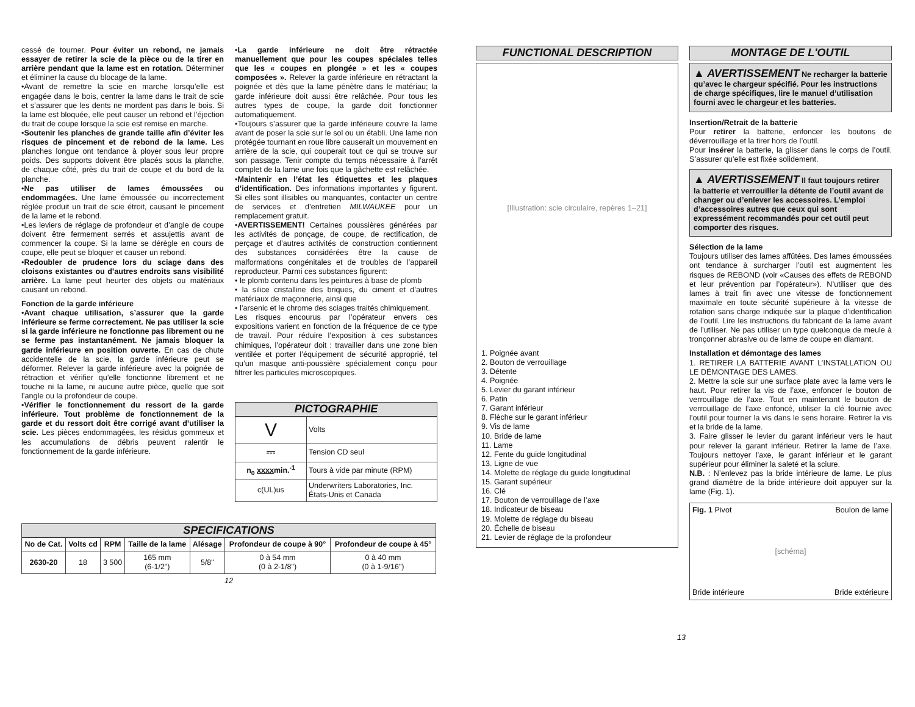cessé de tourner. Pour éviter un rebond, ne jamais essayer de retirer la scie de la pièce ou de la tirer en arrière pendant que la lame est en rotation. Déterminer et éliminer la cause du blocage de la lame.
•Avant de remettre la scie en marche lorsqu’elle est engagée dans le bois, centrer la lame dans le trait de scie et s’assurer que les dents ne mordent pas dans le bois. Si la lame est bloquée, elle peut causer un rebond et l’éjection du trait de coupe lorsque la scie est remise en marche.
•Soutenir les planches de grande taille afin d’éviter les risques de pincement et de rebond de la lame. Les planches longue ont tendance à ployer sous leur propre poids. Des supports doivent être placés sous la planche, de chaque côté, près du trait de coupe et du bord de la planche.
•Ne pas utiliser de lames émoussées ou endommagées. Une lame émoussée ou incorrectement réglée produit un trait de scie étroit, causant le pincement de la lame et le rebond.
•Les leviers de réglage de profondeur et d’angle de coupe doivent être fermement serrés et assujettis avant de commencer la coupe. Si la lame se dérègle en cours de coupe, elle peut se bloquer et causer un rebond.
•Redoubler de prudence lors du sciage dans des cloisons existantes ou d’autres endroits sans visibilité arrière. La lame peut heurter des objets ou matériaux causant un rebond.
Fonction de la garde inférieure
•Avant chaque utilisation, s’assurer que la garde inférieure se ferme correctement. Ne pas utiliser la scie si la garde inférieure ne fonctionne pas librement ou ne se ferme pas instantanément. Ne jamais bloquer la garde inférieure en position ouverte. En cas de chute accidentelle de la scie, la garde inférieure peut se déformer. Relever la garde inférieure avec la poignée de rétraction et vérifier qu’elle fonctionne librement et ne touche ni la lame, ni aucune autre pièce, quelle que soit l’angle ou la profondeur de coupe.
•Vérifier le fonctionnement du ressort de la garde inférieure. Tout problème de fonctionnement de la garde et du ressort doit être corrigé avant d’utiliser la scie. Les pièces endommagées, les résidus gommeux et les accumulations de débris peuvent ralentir le fonctionnement de la garde inférieure.
•La garde inférieure ne doit être rétractée manuellement que pour les coupes spéciales telles que les « coupes en plongée » et les « coupes composées ». Relever la garde inférieure en rétractant la poignée et dès que la lame pénètre dans le matériau; la garde inférieure doit aussi être relâchée. Pour tous les autres types de coupe, la garde doit fonctionner automatiquement.
•Toujours s’assurer que la garde inférieure couvre la lame avant de poser la scie sur le sol ou un établi. Une lame non protégée tournant en roue libre causerait un mouvement en arrière de la scie, qui couperait tout ce qui se trouve sur son passage. Tenir compte du temps nécessaire à l’arrêt complet de la lame une fois que la gâchette est relâchée.
•Maintenir en l’état les étiquettes et les plaques d’identification. Des informations importantes y figurent. Si elles sont illisibles ou manquantes, contacter un centre de services et d’entretien MILWAUKEE pour un remplacement gratuit.
•AVERTISSEMENT! Certaines poussières générées par les activités de ponçage, de coupe, de rectification, de perçage et d’autres activités de construction contiennent des substances considérées être la cause de malformations congénitales et de troubles de l’appareil reproducteur. Parmi ces substances figurent:
• le plomb contenu dans les peintures à base de plomb
• la silice cristalline des briques, du ciment et d’autres matériaux de maçonnerie, ainsi que
• l’arsenic et le chrome des sciages traités chimiquement.
Les risques encourus par l’opérateur envers ces expositions varient en fonction de la fréquence de ce type de travail. Pour réduire l’exposition à ces substances chimiques, l’opérateur doit : travailler dans une zone bien ventilée et porter l’équipement de sécurité approprié, tel qu’un masque anti-poussière spécialement conçu pour filtrer les particules microscopiques.
PICTOGRAPHIE
| V | Volts |
| ⎓ | Tension CD seul |
| n<sub>0</sub> xxxx min.<sup>-1</sup> | Tours à vide par minute (RPM) |
| c(UL)us | Underwriters Laboratories, Inc. États-Unis et Canada |
SPECIFICATIONS
| No de Cat. | Volts cd | RPM | Taille de la lame | Alésage | Profondeur de coupe à 90° | Profondeur de coupe à 45° |
| --- | --- | --- | --- | --- | --- | --- |
| 2630-20 | 18 | 3 500 | 165 mm (6-1/2") | 5/8" | 0 à 54 mm (0 à 2-1/8") | 0 à 40 mm (0 à 1-9/16") |
12
FUNCTIONAL DESCRIPTION
[Illustration: scie circulaire, repères 1–21]
1. Poignée avant
2. Bouton de verrouillage
3. Détente
4. Poignée
5. Levier du garant inférieur
6. Patin
7. Garant inférieur
8. Flèche sur le garant inférieur
9. Vis de lame
10. Bride de lame
11. Lame
12. Fente du guide longitudinal
13. Ligne de vue
14. Molette de réglage du guide longitudinal
15. Garant supérieur
16. Clé
17. Bouton de verrouillage de l’axe
18. Indicateur de biseau
19. Molette de réglage du biseau
20. Échelle de biseau
21. Levier de réglage de la profondeur
13
MONTAGE DE L'OUTIL
▲ AVERTISSEMENT Ne recharger la batterie qu’avec le chargeur spécifié. Pour les instructions de charge spécifiques, lire le manuel d’utilisation fourni avec le chargeur et les batteries.
Insertion/Retrait de la batterie
Pour retirer la batterie, enfoncer les boutons de déverrouillage et la tirer hors de l’outil.
Pour insérer la batterie, la glisser dans le corps de l’outil. S’assurer qu’elle est fixée solidement.
▲ AVERTISSEMENT Il faut toujours retirer la batterie et verrouiller la détente de l’outil avant de changer ou d’enlever les accessoires. L’emploi d’accessoires autres que ceux qui sont expressément recommandés pour cet outil peut comporter des risques.
Sélection de la lame
Toujours utiliser des lames affûtées. Des lames émoussées ont tendance à surcharger l’outil est augmentent les risques de REBOND (voir «Causes des effets de REBOND et leur prévention par l’opérateur»). N’utiliser que des lames à trait fin avec une vitesse de fonctionnement maximale en toute sécurité supérieure à la vitesse de rotation sans charge indiquée sur la plaque d’identification de l’outil. Lire les instructions du fabricant de la lame avant de l’utiliser. Ne pas utiliser un type quelconque de meule à tronçonner abrasive ou de lame de coupe en diamant.
Installation et démontage des lames
1. RETIRER LA BATTERIE AVANT L’INSTALLATION OU LE DÉMONTAGE DES LAMES.
2. Mettre la scie sur une surface plate avec la lame vers le haut. Pour retirer la vis de l’axe, enfoncer le bouton de verrouillage de l’axe. Tout en maintenant le bouton de verrouillage de l’axe enfoncé, utiliser la clé fournie avec l’outil pour tourner la vis dans le sens horaire. Retirer la vis et la bride de la lame.
3. Faire glisser le levier du garant inférieur vers le haut pour relever la garant inférieur. Retirer la lame de l’axe. Toujours nettoyer l’axe, le garant inférieur et le garant supérieur pour éliminer la saleté et la sciure.
N.B. : N’enlevez pas la bride intérieure de lame. Le plus grand diamètre de la bride intérieure doit appuyer sur la lame (Fig. 1).
Fig. 1 Pivot Boulon de lame [schéma] Bride intérieure Bride extérieure